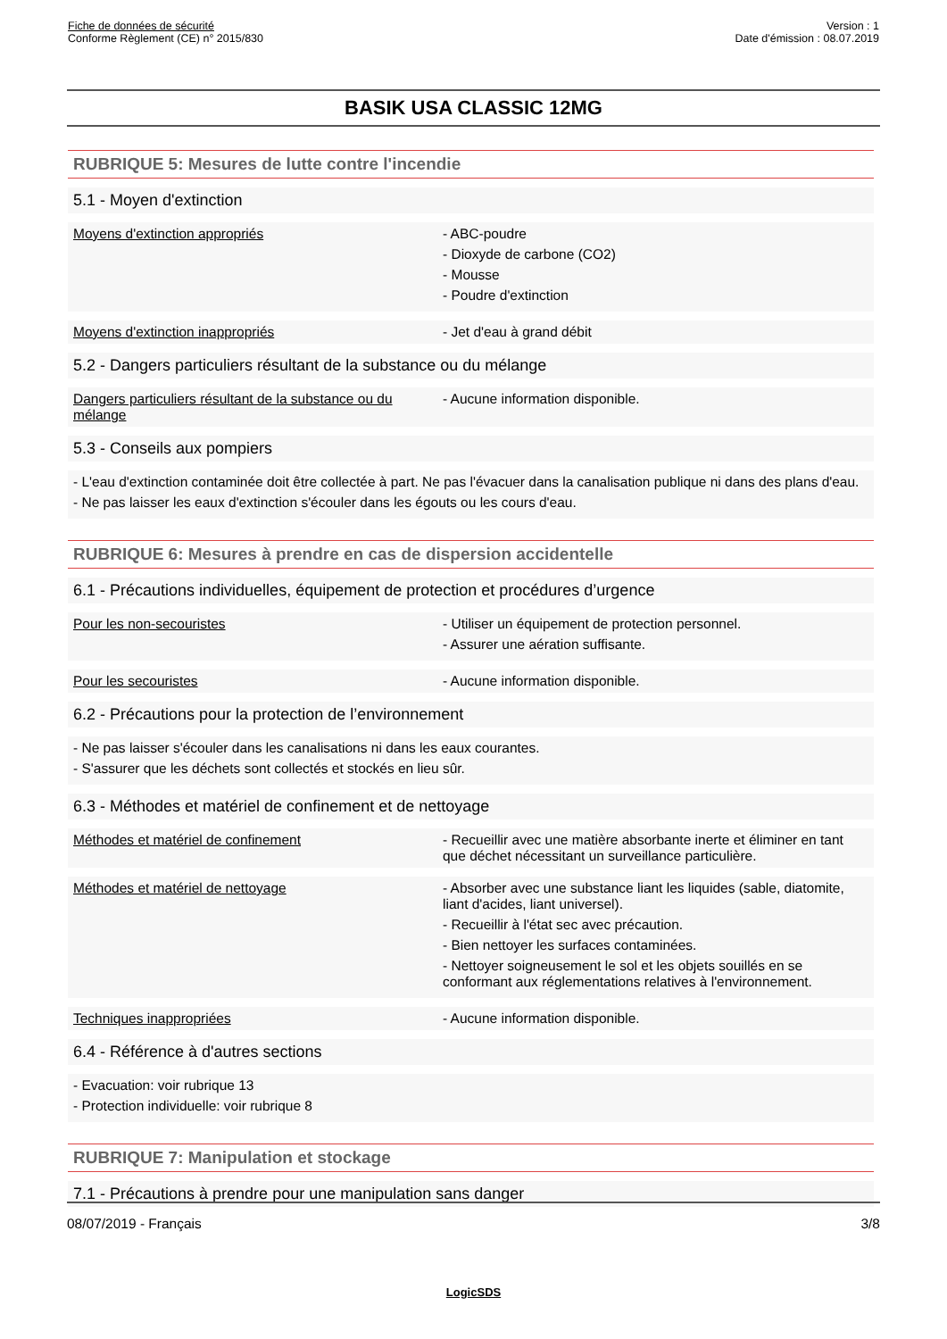Fiche de données de sécurité
Conforme Règlement (CE) n° 2015/830
Version : 1
Date d'émission : 08.07.2019
BASIK USA CLASSIC 12MG
RUBRIQUE 5: Mesures de lutte contre l'incendie
5.1 - Moyen d'extinction
Moyens d'extinction appropriés - ABC-poudre
- Dioxyde de carbone (CO2)
- Mousse
- Poudre d'extinction
Moyens d'extinction inappropriés - Jet d'eau à grand débit
5.2 - Dangers particuliers résultant de la substance ou du mélange
Dangers particuliers résultant de la substance ou du mélange
- Aucune information disponible.
5.3 - Conseils aux pompiers
- L'eau d'extinction contaminée doit être collectée à part. Ne pas l'évacuer dans la canalisation publique ni dans des plans d'eau.
- Ne pas laisser les eaux d'extinction s'écouler dans les égouts ou les cours d'eau.
RUBRIQUE 6: Mesures à prendre en cas de dispersion accidentelle
6.1 - Précautions individuelles, équipement de protection et procédures d’urgence
Pour les non-secouristes - Utiliser un équipement de protection personnel.
- Assurer une aération suffisante.
Pour les secouristes - Aucune information disponible.
6.2 - Précautions pour la protection de l’environnement
- Ne pas laisser s'écouler dans les canalisations ni dans les eaux courantes.
- S'assurer que les déchets sont collectés et stockés en lieu sûr.
6.3 - Méthodes et matériel de confinement et de nettoyage
Méthodes et matériel de confinement - Recueillir avec une matière absorbante inerte et éliminer en tant que déchet nécessitant un surveillance particulière.
Méthodes et matériel de nettoyage - Absorber avec une substance liant les liquides (sable, diatomite, liant d'acides, liant universel).
- Recueillir à l'état sec avec précaution.
- Bien nettoyer les surfaces contaminées.
- Nettoyer soigneusement le sol et les objets souillés en se conformant aux réglementations relatives à l'environnement.
Techniques inappropriées - Aucune information disponible.
6.4 - Référence à d'autres sections
- Evacuation: voir rubrique 13
- Protection individuelle: voir rubrique 8
RUBRIQUE 7: Manipulation et stockage
7.1 - Précautions à prendre pour une manipulation sans danger
08/07/2019 - Français 3/8
LogicSDS